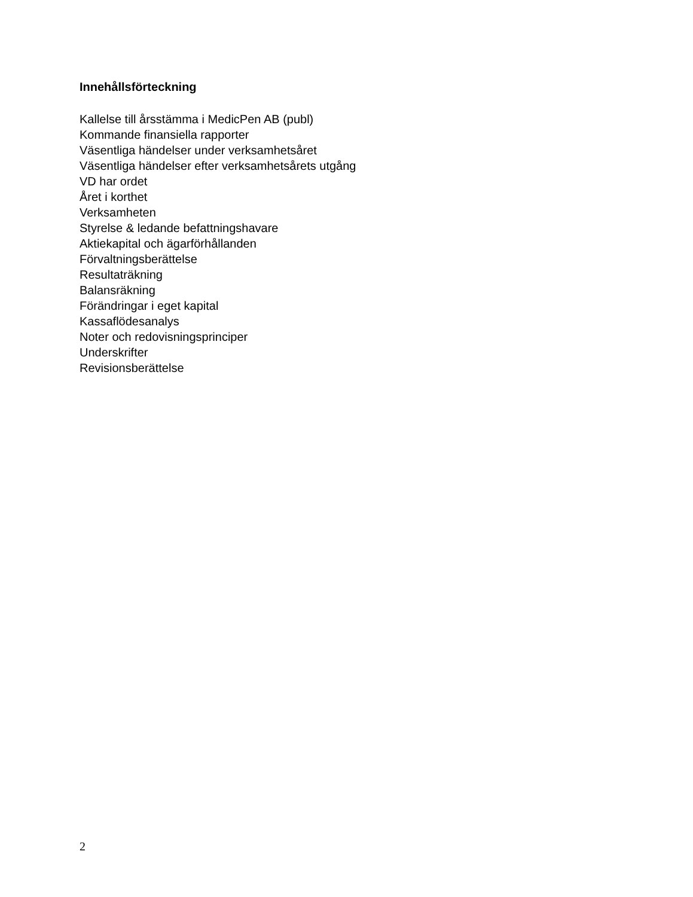Innehållsförteckning
Kallelse till årsstämma i MedicPen AB (publ)
Kommande finansiella rapporter
Väsentliga händelser under verksamhetsåret
Väsentliga händelser efter verksamhetsårets utgång
VD har ordet
Året i korthet
Verksamheten
Styrelse & ledande befattningshavare
Aktiekapital och ägarförhållanden
Förvaltningsberättelse
Resultaträkning
Balansräkning
Förändringar i eget kapital
Kassaflödesanalys
Noter och redovisningsprinciper
Underskrifter
Revisionsberättelse
2